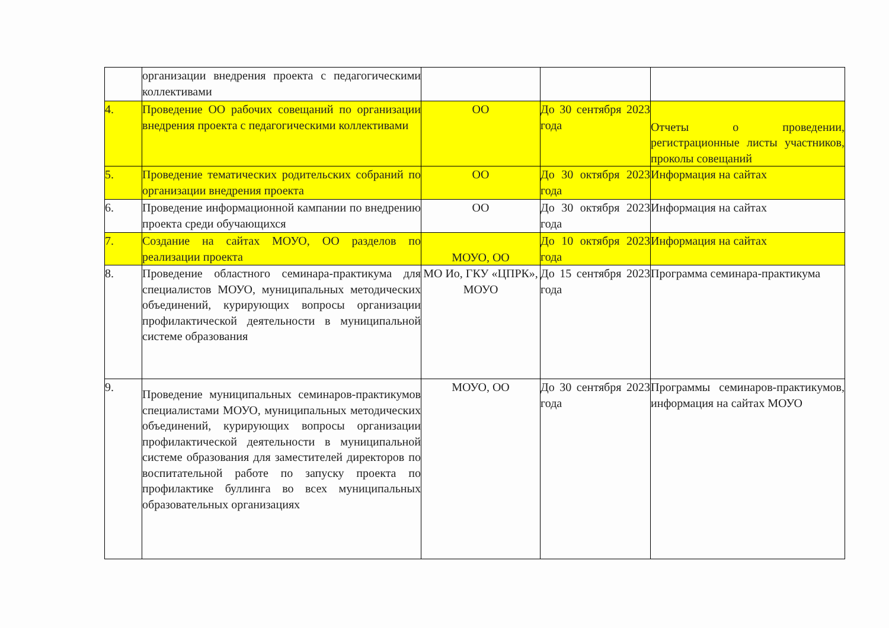| | организации внедрения проекта с педагогическими коллективами | | | |
| 4. | Проведение ОО рабочих совещаний по организации внедрения проекта с педагогическими коллективами | ОО | До 30 сентября 2023 года | Отчеты о проведении, регистрационные листы участников, проколы совещаний |
| 5. | Проведение тематических родительских собраний по организации внедрения проекта | ОО | До 30 октября 2023 года | Информация на сайтах |
| 6. | Проведение информационной кампании по внедрению проекта среди обучающихся | ОО | До 30 октября 2023 года | Информация на сайтах |
| 7. | Создание на сайтах МОУО, ОО разделов по реализации проекта | МОУО, ОО | До 10 октября 2023 года | Информация на сайтах |
| 8. | Проведение областного семинара-практикума для специалистов МОУО, муниципальных методических объединений, курирующих вопросы организации профилактической деятельности в муниципальной системе образования | МО Ио, ГКУ «ЦПРК», МОУО | До 15 сентября 2023 года | Программа семинара-практикума |
| 9. | Проведение муниципальных семинаров-практикумов специалистами МОУО, муниципальных методических объединений, курирующих вопросы организации профилактической деятельности в муниципальной системе образования для заместителей директоров по воспитательной работе по запуску проекта по профилактике буллинга во всех муниципальных образовательных организациях | МОУО, ОО | До 30 сентября 2023 года | Программы семинаров-практикумов, информация на сайтах МОУО |